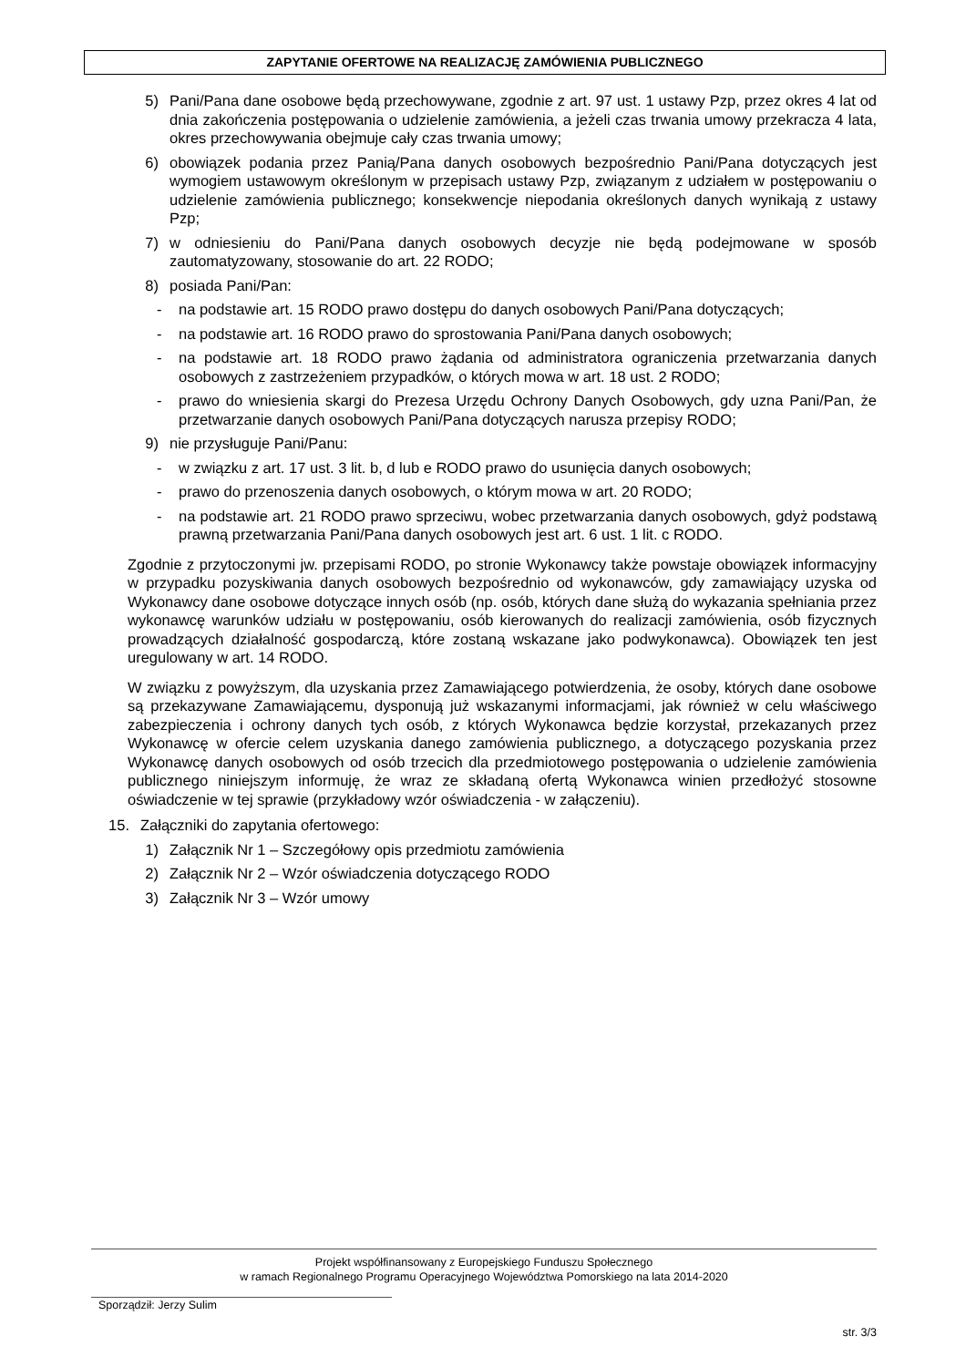ZAPYTANIE OFERTOWE NA REALIZACJĘ ZAMÓWIENIA PUBLICZNEGO
5) Pani/Pana dane osobowe będą przechowywane, zgodnie z art. 97 ust. 1 ustawy Pzp, przez okres 4 lat od dnia zakończenia postępowania o udzielenie zamówienia, a jeżeli czas trwania umowy przekracza 4 lata, okres przechowywania obejmuje cały czas trwania umowy;
6) obowiązek podania przez Panią/Pana danych osobowych bezpośrednio Pani/Pana dotyczących jest wymogiem ustawowym określonym w przepisach ustawy Pzp, związanym z udziałem w postępowaniu o udzielenie zamówienia publicznego; konsekwencje niepodania określonych danych wynikają z ustawy Pzp;
7) w odniesieniu do Pani/Pana danych osobowych decyzje nie będą podejmowane w sposób zautomatyzowany, stosowanie do art. 22 RODO;
8) posiada Pani/Pan:
- na podstawie art. 15 RODO prawo dostępu do danych osobowych Pani/Pana dotyczących;
- na podstawie art. 16 RODO prawo do sprostowania Pani/Pana danych osobowych;
- na podstawie art. 18 RODO prawo żądania od administratora ograniczenia przetwarzania danych osobowych z zastrzeżeniem przypadków, o których mowa w art. 18 ust. 2 RODO;
- prawo do wniesienia skargi do Prezesa Urzędu Ochrony Danych Osobowych, gdy uzna Pani/Pan, że przetwarzanie danych osobowych Pani/Pana dotyczących narusza przepisy RODO;
9) nie przysługuje Pani/Panu:
- w związku z art. 17 ust. 3 lit. b, d lub e RODO prawo do usunięcia danych osobowych;
- prawo do przenoszenia danych osobowych, o którym mowa w art. 20 RODO;
- na podstawie art. 21 RODO prawo sprzeciwu, wobec przetwarzania danych osobowych, gdyż podstawą prawną przetwarzania Pani/Pana danych osobowych jest art. 6 ust. 1 lit. c RODO.
Zgodnie z przytoczonymi jw. przepisami RODO, po stronie Wykonawcy także powstaje obowiązek informacyjny w przypadku pozyskiwania danych osobowych bezpośrednio od wykonawców, gdy zamawiający uzyska od Wykonawcy dane osobowe dotyczące innych osób (np. osób, których dane służą do wykazania spełniania przez wykonawcę warunków udziału w postępowaniu, osób kierowanych do realizacji zamówienia, osób fizycznych prowadzących działalność gospodarczą, które zostaną wskazane jako podwykonawca). Obowiązek ten jest uregulowany w art. 14 RODO.
W związku z powyższym, dla uzyskania przez Zamawiającego potwierdzenia, że osoby, których dane osobowe są przekazywane Zamawiającemu, dysponują już wskazanymi informacjami, jak również w celu właściwego zabezpieczenia i ochrony danych tych osób, z których Wykonawca będzie korzystał, przekazanych przez Wykonawcę w ofercie celem uzyskania danego zamówienia publicznego, a dotyczącego pozyskania przez Wykonawcę danych osobowych od osób trzecich dla przedmiotowego postępowania o udzielenie zamówienia publicznego niniejszym informuję, że wraz ze składaną ofertą Wykonawca winien przedłożyć stosowne oświadczenie w tej sprawie (przykładowy wzór oświadczenia - w załączeniu).
15. Załączniki do zapytania ofertowego:
1) Załącznik Nr 1 – Szczegółowy opis przedmiotu zamówienia
2) Załącznik Nr 2 – Wzór oświadczenia dotyczącego RODO
3) Załącznik Nr 3 – Wzór umowy
Projekt współfinansowany z Europejskiego Funduszu Społecznego
w ramach Regionalnego Programu Operacyjnego Województwa Pomorskiego na lata 2014-2020
Sporządził: Jerzy Sulim
str. 3/3